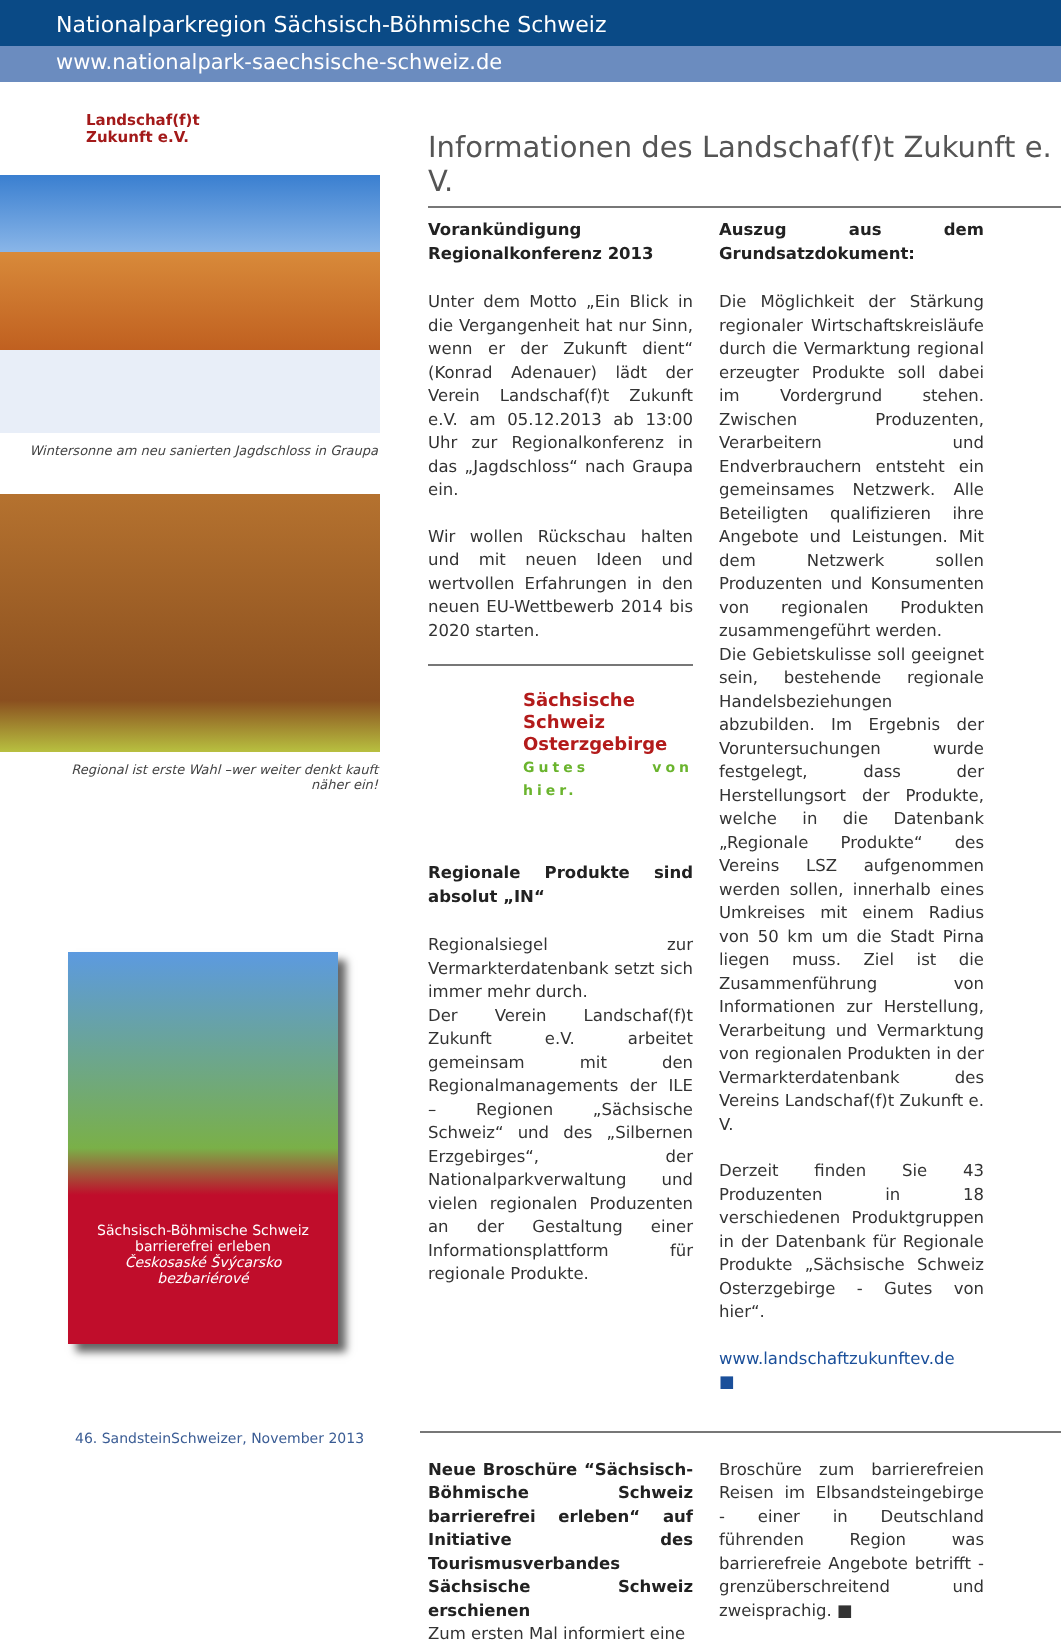Nationalparkregion Sächsisch-Böhmische Schweiz
www.nationalpark-saechsische-schweiz.de
Landschaf(f)t
Zukunft e.V.
Wintersonne am neu sanierten Jagdschloss in Graupa
Regional ist erste Wahl –wer weiter denkt kauft
näher ein!
Sächsisch-Böhmische Schweiz
barrierefrei erleben
Českosaské Švýcarsko
bezbariérové
Informationen des Landschaf(f)t Zukunft e. V.
Vorankündigung Regionalkonferenz 2013
Unter dem Motto „Ein Blick in die Vergangenheit hat nur Sinn, wenn er der Zukunft dient“ (Konrad Adenauer) lädt der Verein Landschaf(f)t Zukunft e.V. am 05.12.2013 ab 13:00 Uhr zur Regionalkonferenz in das „Jagdschloss“ nach Graupa ein.
Wir wollen Rückschau halten und mit neuen Ideen und wertvollen Erfahrungen in den neuen EU-Wettbewerb 2014 bis 2020 starten.
Sächsische Schweiz
Osterzgebirge
Gutes von hier.
Regionale Produkte sind absolut „IN“
Regionalsiegel zur Vermarkterdatenbank setzt sich immer mehr durch.
Der Verein Landschaf(f)t Zukunft e.V. arbeitet gemeinsam mit den Regionalmanagements der ILE – Regionen „Sächsische Schweiz“ und des „Silbernen Erzgebirges“, der Nationalparkverwaltung und vielen regionalen Produzenten an der Gestaltung einer Informationsplattform für regionale Produkte.
Auszug aus dem Grundsatzdokument:
Die Möglichkeit der Stärkung regionaler Wirtschaftskreisläufe durch die Vermarktung regional erzeugter Produkte soll dabei im Vordergrund stehen. Zwischen Produzenten, Verarbeitern und Endverbrauchern entsteht ein gemeinsames Netzwerk. Alle Beteiligten qualifizieren ihre Angebote und Leistungen. Mit dem Netzwerk sollen Produzenten und Konsumenten von regionalen Produkten zusammengeführt werden.
Die Gebietskulisse soll geeignet sein, bestehende regionale Handelsbeziehungen abzubilden. Im Ergebnis der Voruntersuchungen wurde festgelegt, dass der Herstellungsort der Produkte, welche in die Datenbank „Regionale Produkte“ des Vereins LSZ aufgenommen werden sollen, innerhalb eines Umkreises mit einem Radius von 50 km um die Stadt Pirna liegen muss. Ziel ist die Zusammenführung von Informationen zur Herstellung, Verarbeitung und Vermarktung von regionalen Produkten in der Vermarkterdatenbank des Vereins Landschaf(f)t Zukunft e. V.
Derzeit finden Sie 43 Produzenten in 18 verschiedenen Produktgruppen in der Datenbank für Regionale Produkte „Sächsische Schweiz Osterzgebirge - Gutes von hier“.
www.landschaftzukunftev.de ■
Neue Broschüre “Sächsisch-Böhmische Schweiz barrierefrei erleben“ auf Initiative des Tourismusverbandes Sächsische Schweiz erschienen
Zum ersten Mal informiert eine
Broschüre zum barrierefreien Reisen im Elbsandsteingebirge - einer in Deutschland führenden Region was barrierefreie Angebote betrifft - grenzüberschreitend und zweisprachig. ■
46. SandsteinSchweizer, November 2013